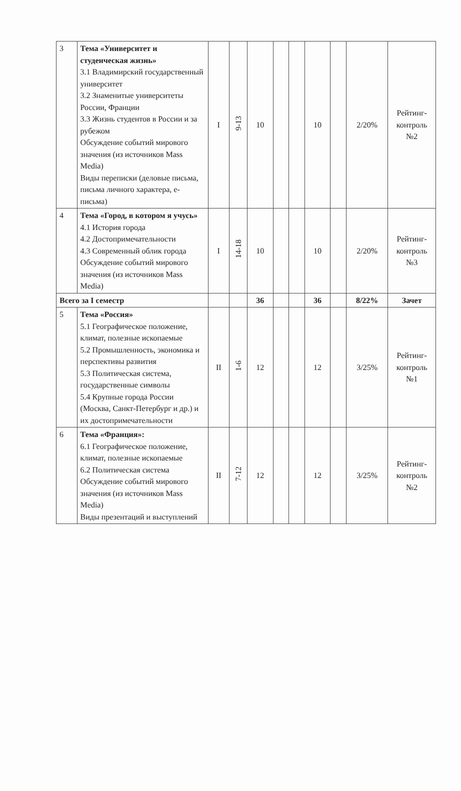| 3 | Тема «Университет и студенческая жизнь» 3.1 Владимирский государственный университет 3.2 Знаменитые университеты России, Франции 3.3 Жизнь студентов в России и за рубежом Обсуждение событий мирового значения (из источников Mass Media) Виды переписки (деловые письма, письма личного характера, е-письма) | I | 9-13 | 10 | | | 10 | | 2/20% | Рейтинг-контроль №2 |
| 4 | Тема «Город, в котором я учусь» 4.1 История города 4.2 Достопримечательности 4.3 Современный облик города Обсуждение событий мирового значения (из источников Mass Media) | I | 14-18 | 10 | | | 10 | | 2/20% | Рейтинг-контроль №3 |
| Всего за I семестр | | | | 36 | | | 36 | | 8/22% | Зачет |
| 5 | Тема «Россия» 5.1 Географическое положение, климат, полезные ископаемые 5.2 Промышленность, экономика и перспективы развития 5.3 Политическая система, государственные символы 5.4 Крупные города России (Москва, Санкт-Петербург и др.) и их достопримечательности | II | 1-6 | 12 | | | 12 | | 3/25% | Рейтинг-контроль №1 |
| 6 | Тема «Франция»: 6.1 Географическое положение, климат, полезные ископаемые 6.2 Политическая система Обсуждение событий мирового значения (из источников Mass Media) Виды презентаций и выступлений | II | 7-12 | 12 | | | 12 | | 3/25% | Рейтинг-контроль №2 |